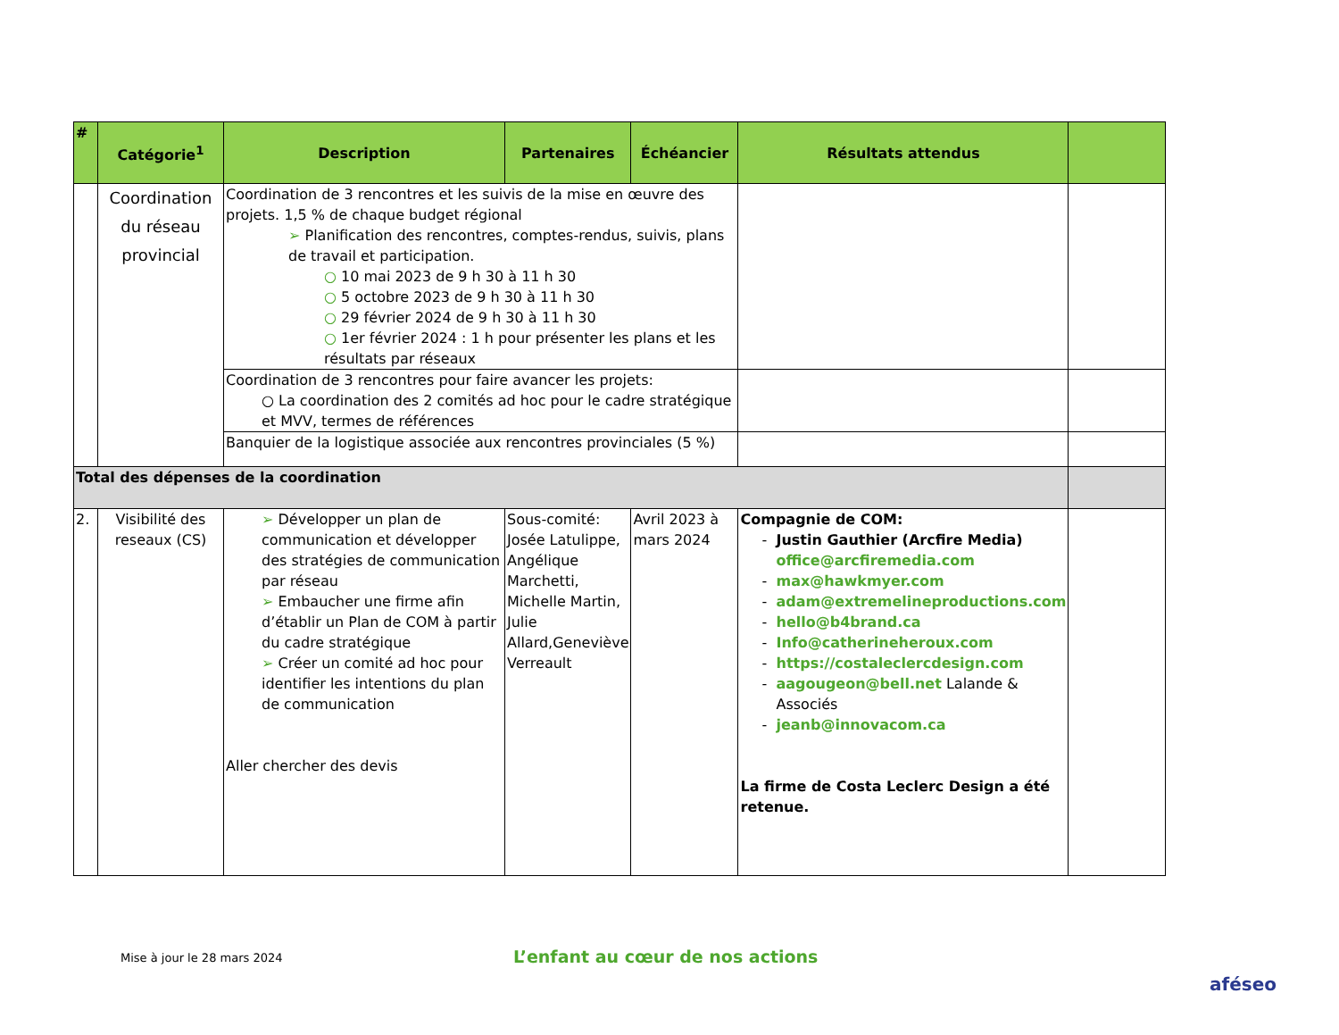| # | Catégorie<sup>1</sup> | Description | Partenaires | Échéancier | Résultats attendus | |
| --- | --- | --- | --- | --- | --- | --- |
| | Coordination du réseau provincial | Coordination de 3 rencontres et les suivis de la mise en œuvre des projets. 1,5 % de chaque budget régional ➢ Planification des rencontres, comptes-rendus, suivis, plans de travail et participation. ○ 10 mai 2023 de 9 h 30 à 11 h 30 ○ 5 octobre 2023 de 9 h 30 à 11 h 30 ○ 29 février 2024 de 9 h 30 à 11 h 30 ○ 1er février 2024 : 1 h pour présenter les plans et les résultats par réseaux | | | | |
| | | Coordination de 3 rencontres pour faire avancer les projets: ○ La coordination des 2 comités ad hoc pour le cadre stratégique et MVV, termes de références | | | | |
| | | Banquier de la logistique associée aux rencontres provinciales (5 %) | | | | |
| Total des dépenses de la coordination | | | | | | |
| 2. | Visibilité des reseaux (CS) | ➢ Développer un plan de communication et développer des stratégies de communication par réseau ➢ Embaucher une firme afin d’établir un Plan de COM à partir du cadre stratégique ➢ Créer un comité ad hoc pour identifier les intentions du plan de communication Aller chercher des devis | Sous-comité: Josée Latulippe, Angélique Marchetti, Michelle Martin, Julie Allard,Geneviève Verreault | Avril 2023 à mars 2024 | Compagnie de COM: Justin Gauthier (Arcfire Media) office@arcfiremedia.com max@hawkmyer.com adam@extremelineproductions.com hello@b4brand.ca Info@catherineheroux.com https://costaleclercdesign.com aagougeon@bell.net Lalande & Associés jeanb@innovacom.ca La firme de Costa Leclerc Design a été retenue. | |
Mise à jour le 28 mars 2024
L’enfant au cœur de nos actions
aféseo